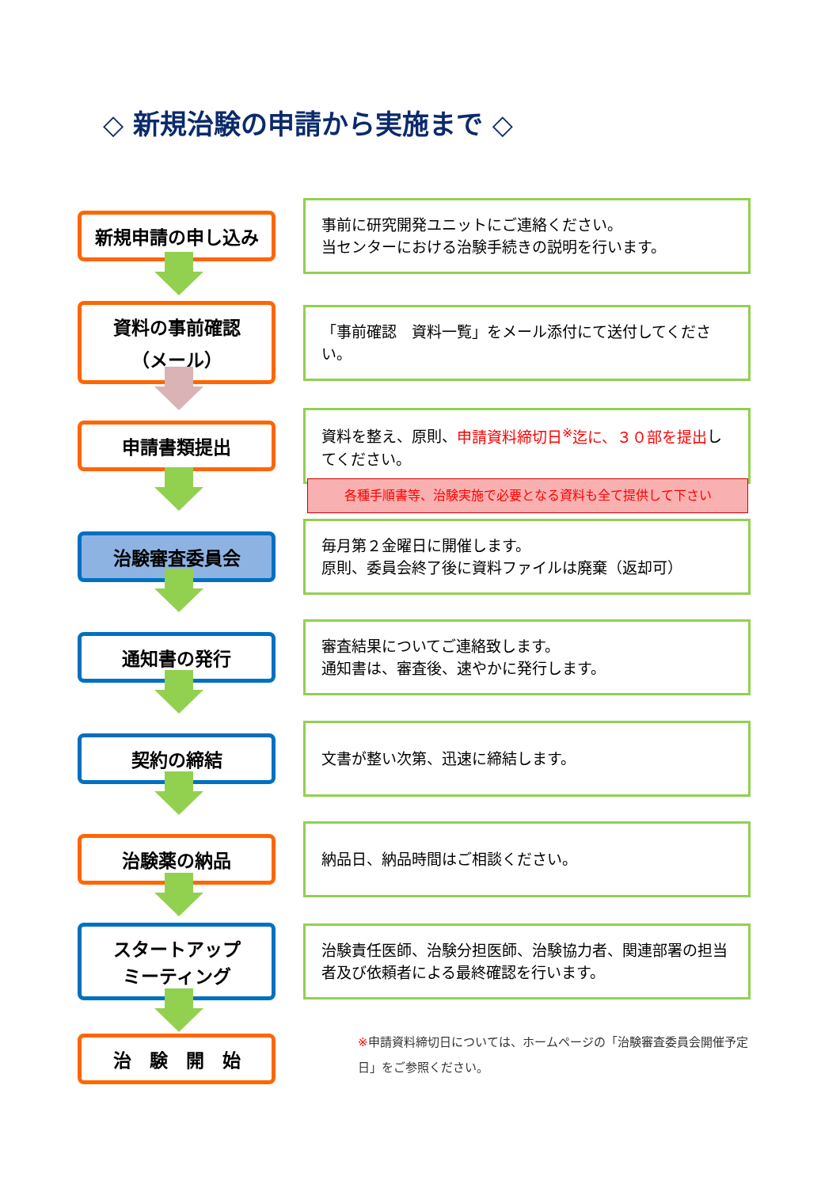◇ 新規治験の申請から実施まで ◇
新規申請の申し込み
事前に研究開発ユニットにご連絡ください。
当センターにおける治験手続きの説明を行います。
資料の事前確認
（メール）
「事前確認　資料一覧」をメール添付にて送付してください。
申請書類提出
資料を整え、原則、申請資料締切日<sup>※</sup>迄に、３０部を提出してください。
各種手順書等、治験実施で必要となる資料も全て提供して下さい
治験審査委員会
毎月第２金曜日に開催します。
原則、委員会終了後に資料ファイルは廃棄（返却可）
通知書の発行
審査結果についてご連絡致します。
通知書は、審査後、速やかに発行します。
契約の締結
文書が整い次第、迅速に締結します。
治験薬の納品
納品日、納品時間はご相談ください。
スタートアップ
ミーティング
治験責任医師、治験分担医師、治験協力者、関連部署の担当者及び依頼者による最終確認を行います。
治　験　開　始
※申請資料締切日については、ホームページの「治験審査委員会開催予定日」をご参照ください。